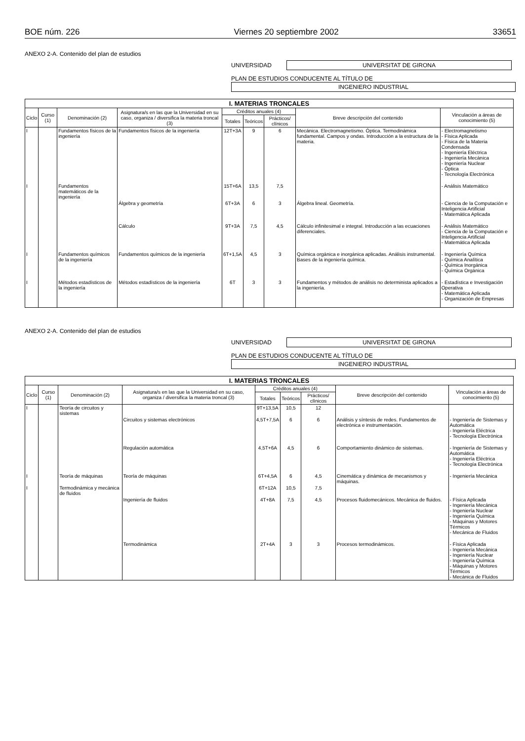BOE núm. 226 Viernes 20 septiembre 2002 33651
ANEXO 2-A. Contenido del plan de estudios
UNIVERSIDAD
UNIVERSITAT DE GIRONA
PLAN DE ESTUDIOS CONDUCENTE AL TÍTULO DE
INGENIERO INDUSTRIAL
| I. MATERIAS TRONCALES | | | | | | | | |
| --- | --- | --- | --- | --- | --- | --- | --- | --- |
| Ciclo | Curso (1) | Denominación (2) | Asignatura/s en las que la Universidad en su caso, organiza / diversifica la materia troncal (3) | Créditos anuales (4) | | | Breve descripción del contenido | Vinculación a áreas de conocimiento (5) |
| | | | | Totales | Teóricos | Prácticos/ clínicos | | |
| I | | Fundamentos físicos de la ingeniería | Fundamentos físicos de la ingeniería | 12T+3A | 9 | 6 | Mecánica. Electromagnetismo. Óptica. Termodinámica fundamental. Campos y ondas. Introducción a la estructura de la materia. | - Electromagnetismo - Física Aplicada - Física de la Materia Condensada - Ingeniería Eléctrica - Ingeniería Mecánica - Ingeniería Nuclear - Óptica - Tecnología Electrónica |
| I | | Fundamentos matemáticos de la ingeniería | | 15T+6A | 13,5 | 7,5 | | - Análisis Matemático |
| | | | Álgebra y geometría | 6T+3A | 6 | 3 | Álgebra lineal. Geometría. | - Ciencia de la Computación e Inteligencia Artificial - Matemática Aplicada |
| | | | Cálculo | 9T+3A | 7,5 | 4,5 | Cálculo infinitesimal e integral. Introducción a las ecuaciones diferenciales. | - Análisis Matemático - Ciencia de la Computación e Inteligencia Artificial - Matemática Aplicada |
| I | | Fundamentos químicos de la ingeniería | Fundamentos químicos de la ingeniería | 6T+1,5A | 4,5 | 3 | Química orgánica e inorgánica aplicadas. Análisis instrumental. Bases de la ingeniería química. | - Ingeniería Química - Química Analítica - Química Inorgánica - Química Orgánica |
| I | | Métodos estadísticos de la ingeniería | Métodos estadísticos de la ingeniería | 6T | 3 | 3 | Fundamentos y métodos de análisis no determinista aplicados a la ingeniería. | - Estadística e Investigación Operativa - Matemática Aplicada - Organización de Empresas |
ANEXO 2-A. Contenido del plan de estudios
UNIVERSIDAD
UNIVERSITAT DE GIRONA
PLAN DE ESTUDIOS CONDUCENTE AL TÍTULO DE
INGENIERO INDUSTRIAL
| I. MATERIAS TRONCALES | | | | | | | | |
| --- | --- | --- | --- | --- | --- | --- | --- | --- |
| Ciclo | Curso (1) | Denominación (2) | Asignatura/s en las que la Universidad en su caso, organiza / diversifica la materia troncal (3) | Créditos anuales (4) | | | Breve descripción del contenido | Vinculación a áreas de conocimiento (5) |
| | | | | Totales | Teóricos | Prácticos/ clínicos | | |
| I | | Teoría de circuitos y sistemas | | 9T+13,5A | 10,5 | 12 | | |
| | | | Circuitos y sistemas electrónicos | 4,5T+7,5A | 6 | 6 | Análisis y síntesis de redes. Fundamentos de electrónica e instrumentación. | - Ingeniería de Sistemas y Automática - Ingeniería Eléctrica - Tecnología Electrónica |
| | | | Regulación automática | 4,5T+6A | 4,5 | 6 | Comportamiento dinámico de sistemas. | - Ingeniería de Sistemas y Automática - Ingeniería Eléctrica - Tecnología Electrónica |
| I | | Teoría de máquinas | Teoría de máquinas | 6T+4,5A | 6 | 4,5 | Cinemática y dinámica de mecanismos y máquinas. | - Ingeniería Mecánica |
| I | | Termodinámica y mecánica de fluidos | | 6T+12A | 10,5 | 7,5 | | |
| | | | Ingeniería de fluidos | 4T+8A | 7,5 | 4,5 | Procesos fluidomecánicos. Mecánica de fluidos. | - Física Aplicada - Ingeniería Mecánica - Ingeniería Nuclear - Ingeniería Química - Máquinas y Motores Térmicos - Mecánica de Fluidos |
| | | | Termodinámica | 2T+4A | 3 | 3 | Procesos termodinámicos. | - Física Aplicada - Ingeniería Mecánica - Ingeniería Nuclear - Ingeniería Química - Máquinas y Motores Térmicos - Mecánica de Fluidos |